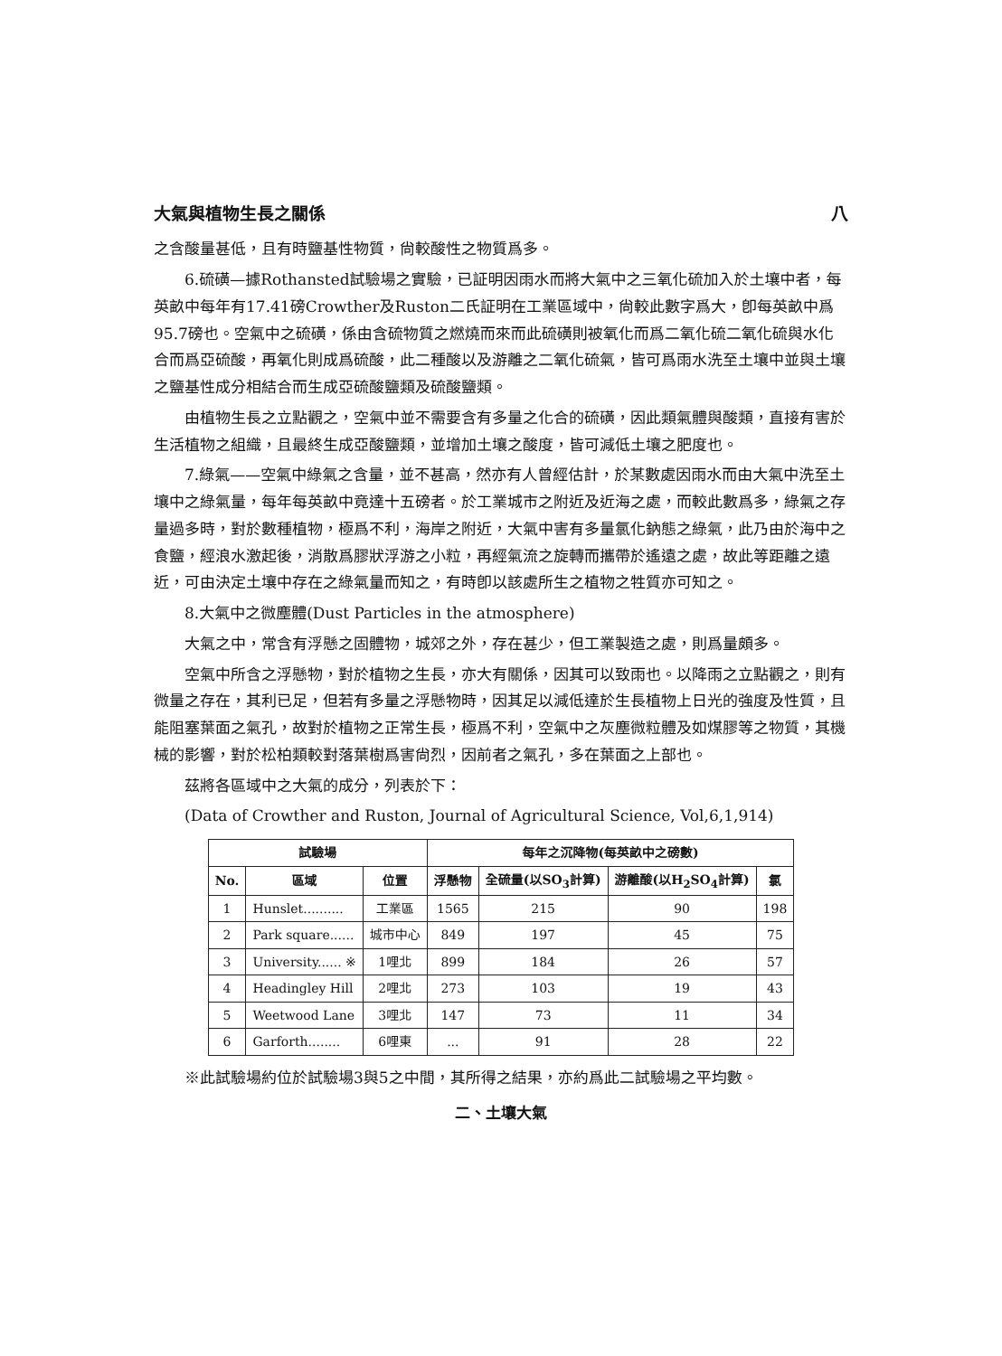大氣與植物生長之關係 八
之含酸量甚低，且有時鹽基性物質，尙較酸性之物質爲多。
6.硫磺—據Rothansted試驗場之實驗，已証明因雨水而將大氣中之三氧化硫加入於土壤中者，每英畝中每年有17.41磅Crowther及Ruston二氏証明在工業區域中，尙較此數字爲大，卽每英畝中爲95.7磅也。空氣中之硫磺，係由含硫物質之燃燒而來而此硫磺則被氧化而爲二氧化硫二氧化硫與水化合而爲亞硫酸，再氧化則成爲硫酸，此二種酸以及游離之二氧化硫氣，皆可爲雨水洗至土壤中並與土壤之鹽基性成分相結合而生成亞硫酸鹽類及硫酸鹽類。
由植物生長之立點觀之，空氣中並不需要含有多量之化合的硫磺，因此類氣體與酸類，直接有害於生活植物之組織，且最終生成亞酸鹽類，並增加土壤之酸度，皆可減低土壤之肥度也。
7.綠氣——空氣中綠氣之含量，並不甚高，然亦有人曾經估計，於某數處因雨水而由大氣中洗至土壤中之綠氣量，每年每英畝中竟達十五磅者。於工業城市之附近及近海之處，而較此數爲多，綠氣之存量過多時，對於數種植物，極爲不利，海岸之附近，大氣中害有多量氯化鈉態之綠氣，此乃由於海中之食鹽，經浪水激起後，消散爲膠狀浮游之小粒，再經氣流之旋轉而攜帶於遙遠之處，故此等距離之遠近，可由決定土壤中存在之綠氣量而知之，有時卽以該處所生之植物之牲質亦可知之。
8.大氣中之微塵體(Dust Particles in the atmosphere)
大氣之中，常含有浮懸之固體物，城郊之外，存在甚少，但工業製造之處，則爲量頗多。
空氣中所含之浮懸物，對於植物之生長，亦大有關係，因其可以致雨也。以降雨之立點觀之，則有微量之存在，其利已足，但若有多量之浮懸物時，因其足以減低達於生長植物上日光的強度及性質，且能阻塞葉面之氣孔，故對於植物之正常生長，極爲不利，空氣中之灰塵微粒體及如煤膠等之物質，其機械的影響，對於松柏類較對落葉樹爲害尙烈，因前者之氣孔，多在葉面之上部也。
茲將各區域中之大氣的成分，列表於下：
(Data of Crowther and Ruston, Journal of Agricultural Science, Vol,6,1,914)
| 試驗場 | | | 每年之沉降物(每英畝中之磅數) | | | |
| --- | --- | --- | --- | --- | --- | --- |
| No. | 區域 | 位置 | 浮懸物 | 全硫量(以SO<sub>3</sub>計算) | 游離酸(以H<sub>2</sub>SO<sub>4</sub>計算) | 氯 |
| 1 | Hunslet.......... | 工業區 | 1565 | 215 | 90 | 198 |
| 2 | Park square...... | 城市中心 | 849 | 197 | 45 | 75 |
| 3 | University...... ※ | 1哩北 | 899 | 184 | 26 | 57 |
| 4 | Headingley Hill | 2哩北 | 273 | 103 | 19 | 43 |
| 5 | Weetwood Lane | 3哩北 | 147 | 73 | 11 | 34 |
| 6 | Garforth........ | 6哩東 | ... | 91 | 28 | 22 |
※此試驗場約位於試驗場3與5之中間，其所得之結果，亦約爲此二試驗場之平均數。
二、土壤大氣